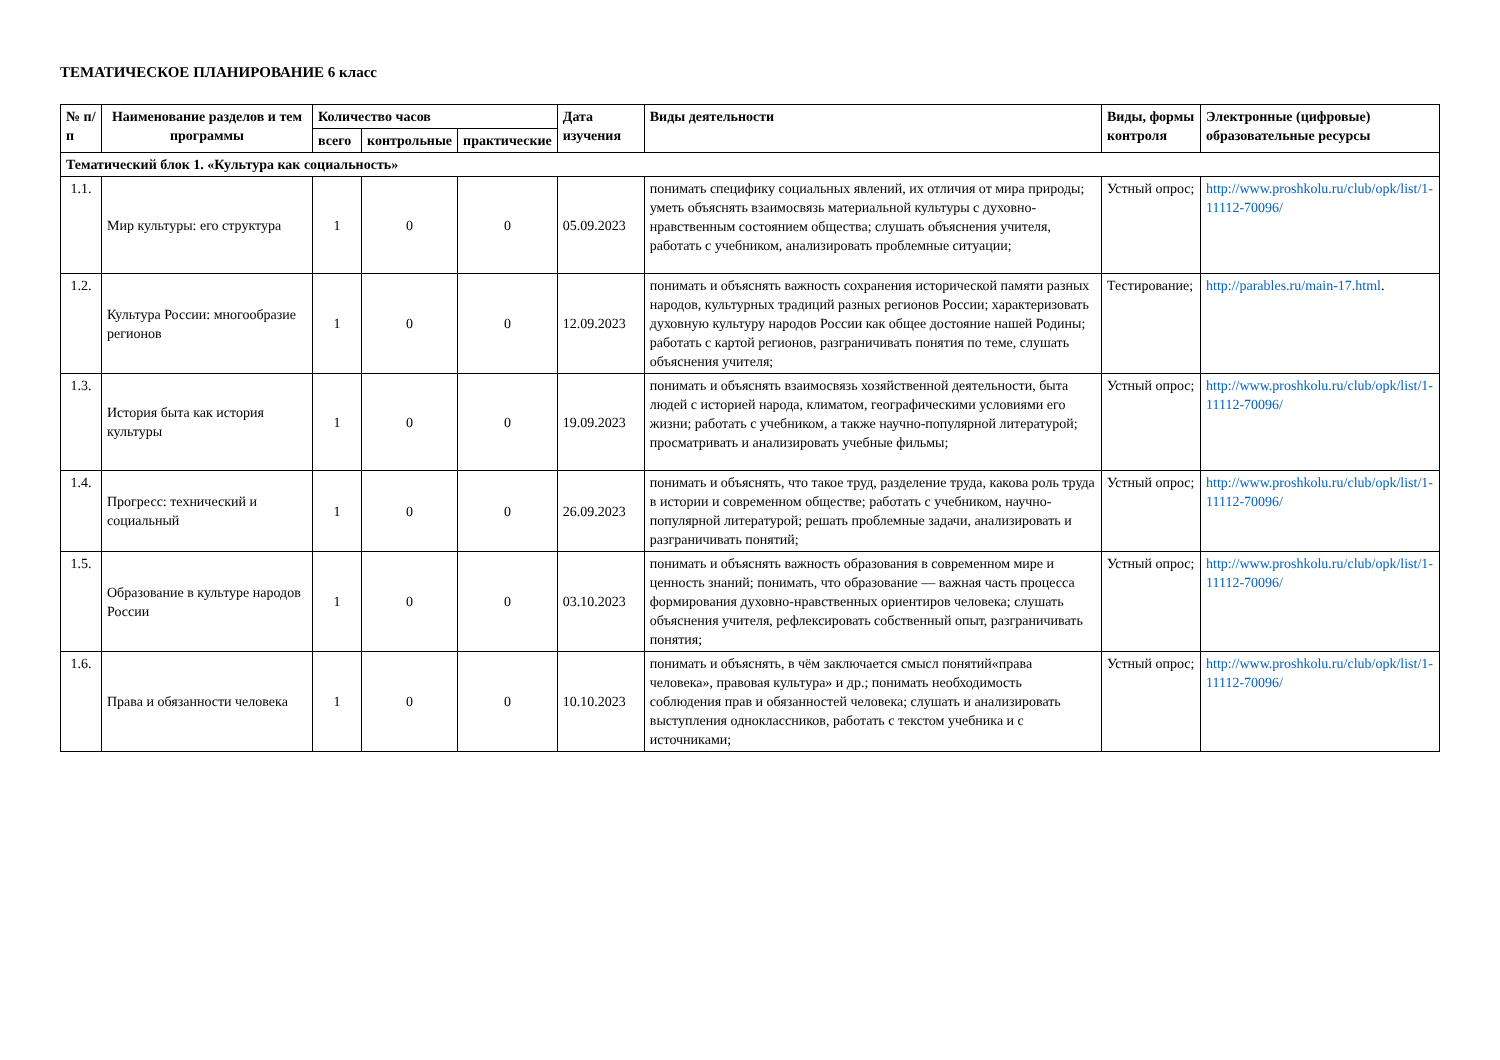ТЕМАТИЧЕСКОЕ ПЛАНИРОВАНИЕ 6 класс
| № п/п | Наименование разделов и тем программы | Количество часов | | | Дата изучения | Виды деятельности | Виды, формы контроля | Электронные (цифровые) образовательные ресурсы |
| --- | --- | --- | --- | --- | --- | --- | --- | --- |
| | | всего | контрольные | практические | | | | |
| Тематический блок 1. «Культура как социальность» | | | | | | | | |
| 1.1. | Мир культуры: его структура | 1 | 0 | 0 | 05.09.2023 | понимать специфику социальных явлений, их отличия от мира природы; уметь объяснять взаимосвязь материальной культуры с духовно-нравственным состоянием общества; слушать объяснения учителя, работать с учебником, анализировать проблемные ситуации; | Устный опрос; | http://www.proshkolu.ru/club/opk/list/1-11112-70096/ |
| 1.2. | Культура России: многообразие регионов | 1 | 0 | 0 | 12.09.2023 | понимать и объяснять важность сохранения исторической памяти разных народов, культурных традиций разных регионов России; характеризовать духовную культуру народов России как общее достояние нашей Родины; работать с картой регионов, разграничивать понятия по теме, слушать объяснения учителя; | Тестирование; | http://parables.ru/main-17.html . |
| 1.3. | История быта как история культуры | 1 | 0 | 0 | 19.09.2023 | понимать и объяснять взаимосвязь хозяйственной деятельности, быта людей с историей народа, климатом, географическими условиями его жизни; работать с учебником, а также научно-популярной литературой; просматривать и анализировать учебные фильмы; | Устный опрос; | http://www.proshkolu.ru/club/opk/list/1-11112-70096/ |
| 1.4. | Прогресс: технический и социальный | 1 | 0 | 0 | 26.09.2023 | понимать и объяснять, что такое труд, разделение труда, какова роль труда в истории и современном обществе; работать с учебником, научно-популярной литературой; решать проблемные задачи, анализировать и разграничивать понятий; | Устный опрос; | http://www.proshkolu.ru/club/opk/list/1-11112-70096/ |
| 1.5. | Образование в культуре народов России | 1 | 0 | 0 | 03.10.2023 | понимать и объяснять важность образования в современном мире и ценность знаний; понимать, что образование — важная часть процесса формирования духовно-нравственных ориентиров человека; слушать объяснения учителя, рефлексировать собственный опыт, разграничивать понятия; | Устный опрос; | http://www.proshkolu.ru/club/opk/list/1-11112-70096/ |
| 1.6. | Права и обязанности человека | 1 | 0 | 0 | 10.10.2023 | понимать и объяснять, в чём заключается смысл понятий«права человека», правовая культура» и др.; понимать необходимость соблюдения прав и обязанностей человека; слушать и анализировать выступления одноклассников, работать с текстом учебника и с источниками; | Устный опрос; | http://www.proshkolu.ru/club/opk/list/1-11112-70096/ |